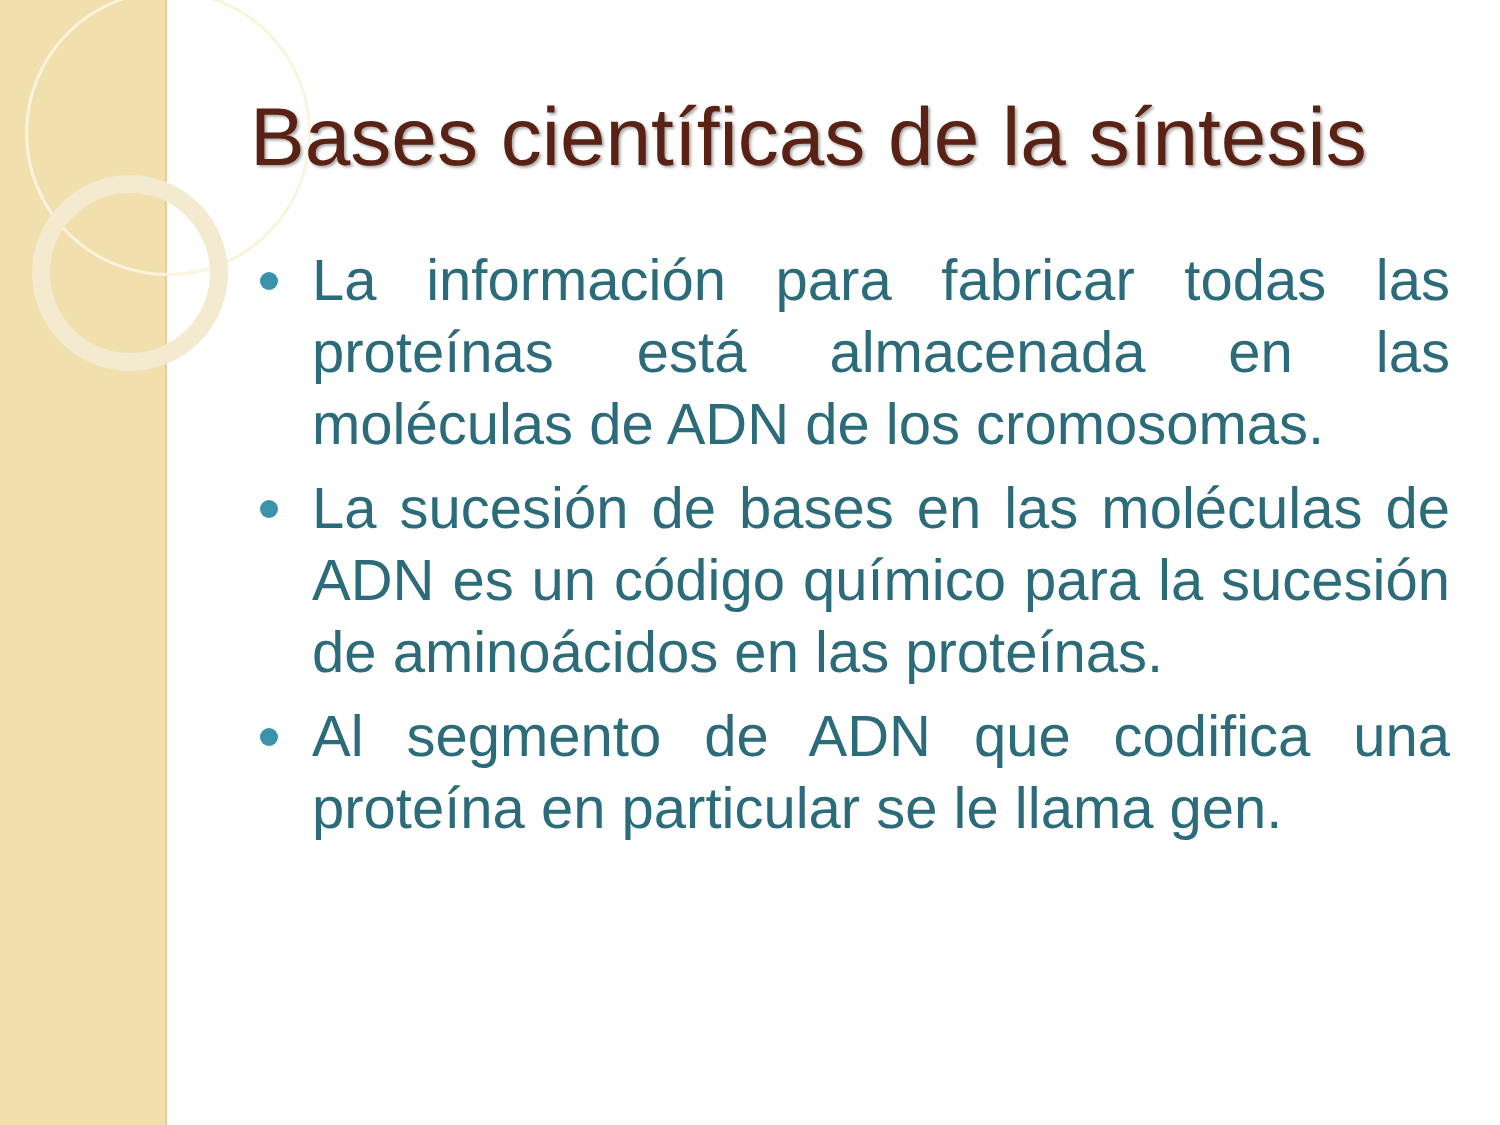Bases científicas de la síntesis
La información para fabricar todas las proteínas está almacenada en las moléculas de ADN de los cromosomas.
La sucesión de bases en las moléculas de ADN es un código químico para la sucesión de aminoácidos en las proteínas.
Al segmento de ADN que codifica una proteína en particular se le llama gen.